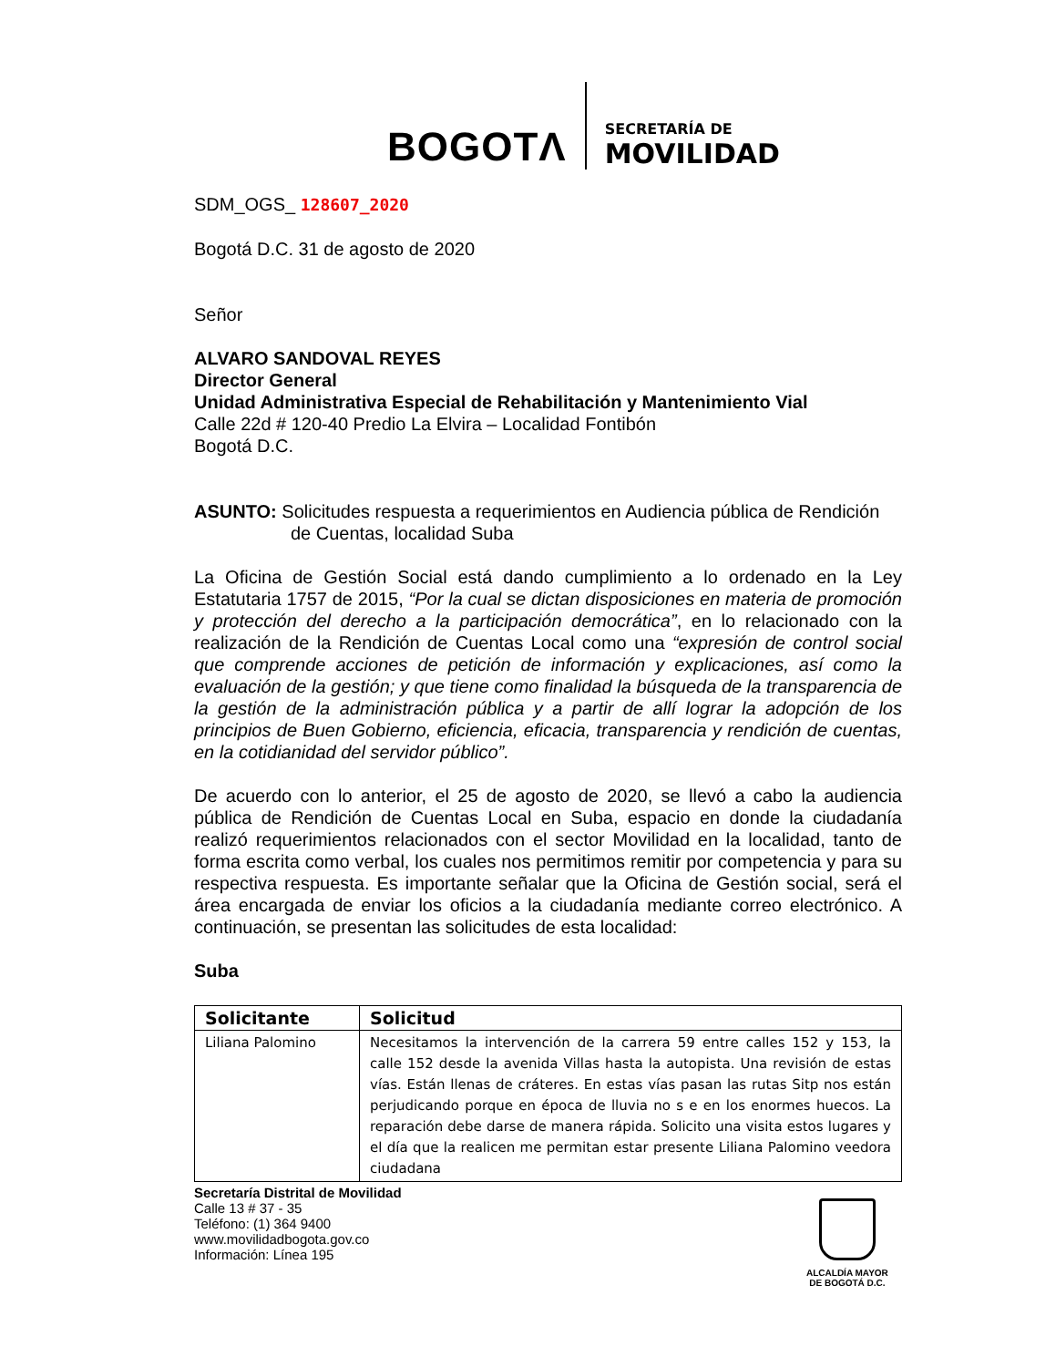BOGOTΛ
SECRETARÍA DE
MOVILIDAD
SDM_OGS_ 128607_2020
Bogotá D.C. 31 de agosto de 2020
Señor
ALVARO SANDOVAL REYES
Director General
Unidad Administrativa Especial de Rehabilitación y Mantenimiento Vial
Calle 22d # 120-40 Predio La Elvira – Localidad Fontibón
Bogotá D.C.
ASUNTO: Solicitudes respuesta a requerimientos en Audiencia pública de Rendición de Cuentas, localidad Suba
La Oficina de Gestión Social está dando cumplimiento a lo ordenado en la Ley Estatutaria 1757 de 2015, “Por la cual se dictan disposiciones en materia de promoción y protección del derecho a la participación democrática”, en lo relacionado con la realización de la Rendición de Cuentas Local como una “expresión de control social que comprende acciones de petición de información y explicaciones, así como la evaluación de la gestión; y que tiene como finalidad la búsqueda de la transparencia de la gestión de la administración pública y a partir de allí lograr la adopción de los principios de Buen Gobierno, eficiencia, eficacia, transparencia y rendición de cuentas, en la cotidianidad del servidor público”.
De acuerdo con lo anterior, el 25 de agosto de 2020, se llevó a cabo la audiencia pública de Rendición de Cuentas Local en Suba, espacio en donde la ciudadanía realizó requerimientos relacionados con el sector Movilidad en la localidad, tanto de forma escrita como verbal, los cuales nos permitimos remitir por competencia y para su respectiva respuesta. Es importante señalar que la Oficina de Gestión social, será el área encargada de enviar los oficios a la ciudadanía mediante correo electrónico. A continuación, se presentan las solicitudes de esta localidad:
Suba
| Solicitante | Solicitud |
| --- | --- |
| Liliana Palomino | Necesitamos la intervención de la carrera 59 entre calles 152 y 153, la calle 152 desde la avenida Villas hasta la autopista. Una revisión de estas vías. Están llenas de cráteres. En estas vías pasan las rutas Sitp nos están perjudicando porque en época de lluvia no s e en los enormes huecos. La reparación debe darse de manera rápida. Solicito una visita estos lugares y el día que la realicen me permitan estar presente Liliana Palomino veedora ciudadana |
Secretaría Distrital de Movilidad
Calle 13 # 37 - 35
Teléfono: (1) 364 9400
www.movilidadbogota.gov.co
Información: Línea 195
ALCALDÍA MAYOR
DE BOGOTÁ D.C.